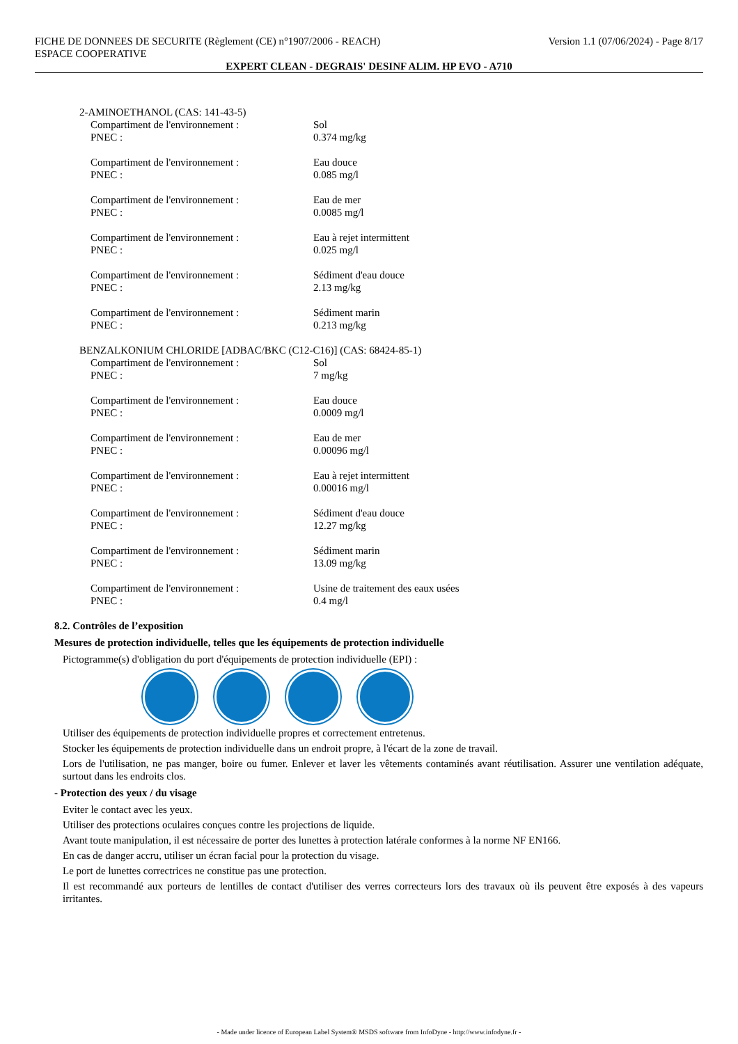FICHE DE DONNEES DE SECURITE (Règlement (CE) n°1907/2006 - REACH) Version 1.1 (07/06/2024) - Page 8/17
ESPACE COOPERATIVE
EXPERT CLEAN - DEGRAIS' DESINF ALIM. HP EVO - A710
2-AMINOETHANOL (CAS: 141-43-5)
Compartiment de l'environnement : Sol
PNEC : 0.374 mg/kg
Compartiment de l'environnement : Eau douce
PNEC : 0.085 mg/l
Compartiment de l'environnement : Eau de mer
PNEC : 0.0085 mg/l
Compartiment de l'environnement : Eau à rejet intermittent
PNEC : 0.025 mg/l
Compartiment de l'environnement : Sédiment d'eau douce
PNEC : 2.13 mg/kg
Compartiment de l'environnement : Sédiment marin
PNEC : 0.213 mg/kg
BENZALKONIUM CHLORIDE [ADBAC/BKC (C12-C16)] (CAS: 68424-85-1)
Compartiment de l'environnement : Sol
PNEC : 7 mg/kg
Compartiment de l'environnement : Eau douce
PNEC : 0.0009 mg/l
Compartiment de l'environnement : Eau de mer
PNEC : 0.00096 mg/l
Compartiment de l'environnement : Eau à rejet intermittent
PNEC : 0.00016 mg/l
Compartiment de l'environnement : Sédiment d'eau douce
PNEC : 12.27 mg/kg
Compartiment de l'environnement : Sédiment marin
PNEC : 13.09 mg/kg
Compartiment de l'environnement : Usine de traitement des eaux usées
PNEC : 0.4 mg/l
8.2. Contrôles de l’exposition
Mesures de protection individuelle, telles que les équipements de protection individuelle
Pictogramme(s) d'obligation du port d'équipements de protection individuelle (EPI) :
Utiliser des équipements de protection individuelle propres et correctement entretenus.
Stocker les équipements de protection individuelle dans un endroit propre, à l'écart de la zone de travail.
Lors de l'utilisation, ne pas manger, boire ou fumer. Enlever et laver les vêtements contaminés avant réutilisation. Assurer une ventilation adéquate, surtout dans les endroits clos.
- Protection des yeux / du visage
Eviter le contact avec les yeux.
Utiliser des protections oculaires conçues contre les projections de liquide.
Avant toute manipulation, il est nécessaire de porter des lunettes à protection latérale conformes à la norme NF EN166.
En cas de danger accru, utiliser un écran facial pour la protection du visage.
Le port de lunettes correctrices ne constitue pas une protection.
Il est recommandé aux porteurs de lentilles de contact d'utiliser des verres correcteurs lors des travaux où ils peuvent être exposés à des vapeurs irritantes.
- Made under licence of European Label System® MSDS software from InfoDyne - http://www.infodyne.fr -